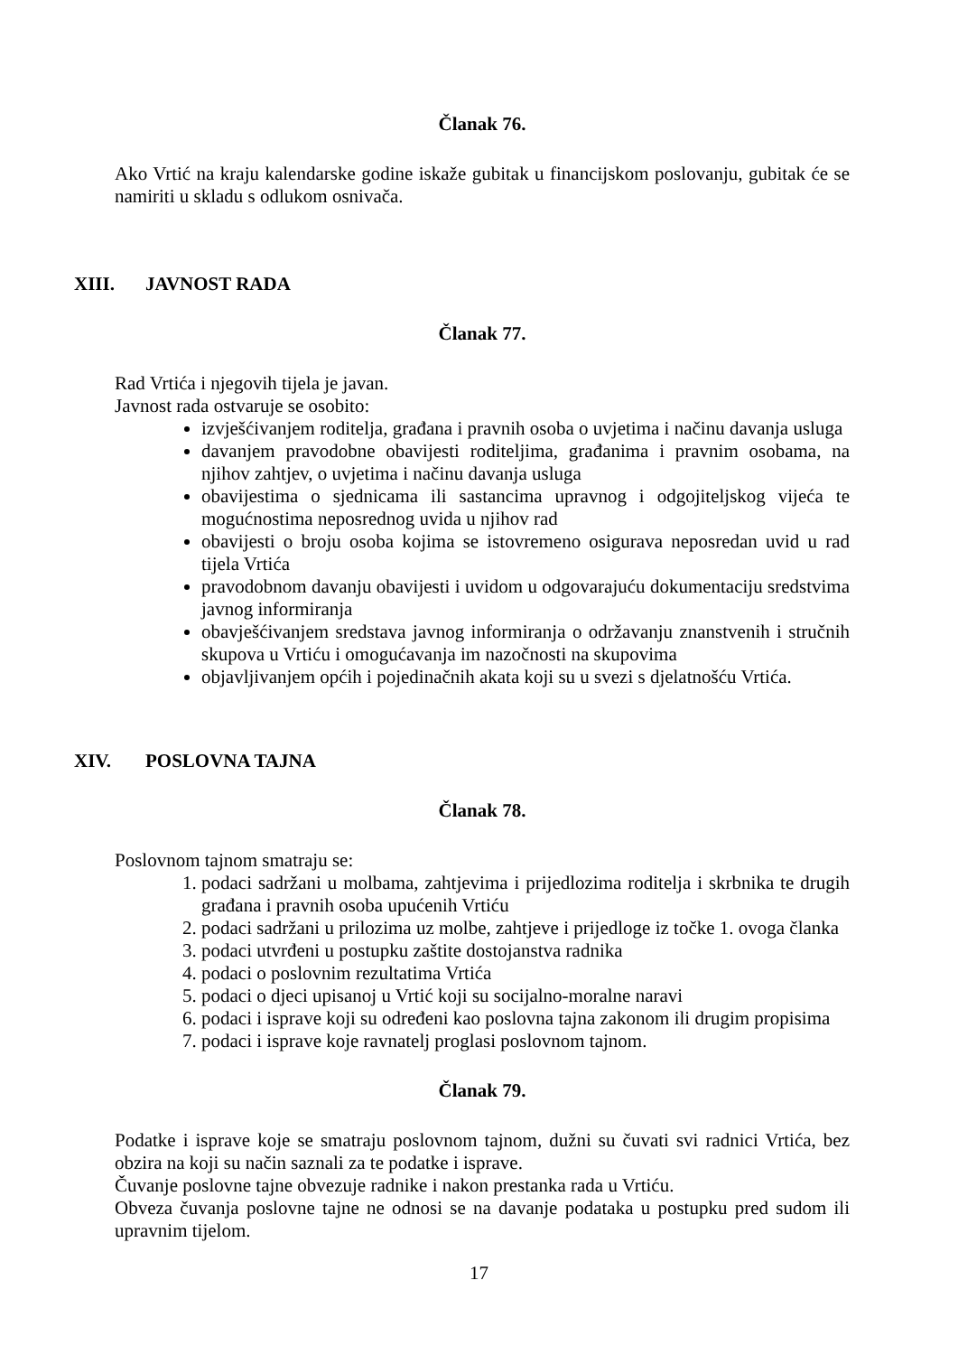Članak 76.
Ako Vrtić na kraju kalendarske godine iskaže gubitak u financijskom poslovanju, gubitak će se namiriti u skladu s odlukom osnivača.
XIII. JAVNOST RADA
Članak 77.
Rad Vrtića i njegovih tijela je javan.
Javnost rada ostvaruje se osobito:
izvješćivanjem roditelja, građana i pravnih osoba o uvjetima i načinu davanja usluga
davanjem pravodobne obavijesti roditeljima, građanima i pravnim osobama, na njihov zahtjev, o uvjetima i načinu davanja usluga
obavijestima o sjednicama ili sastancima upravnog i odgojiteljskog vijeća te mogućnostima neposrednog uvida u njihov rad
obavijesti o broju osoba kojima se istovremeno osigurava neposredan uvid u rad tijela Vrtića
pravodobnom davanju obavijesti i uvidom u odgovarajuću dokumentaciju sredstvima javnog informiranja
obavješćivanjem sredstava javnog informiranja o održavanju znanstvenih i stručnih skupova u Vrtiću i omogućavanja im nazočnosti na skupovima
objavljivanjem općih i pojedinačnih akata koji su u svezi s djelatnošću Vrtića.
XIV. POSLOVNA TAJNA
Članak 78.
Poslovnom tajnom smatraju se:
1. podaci sadržani u molbama, zahtjevima i prijedlozima roditelja i skrbnika te drugih građana i pravnih osoba upućenih Vrtiću
2. podaci sadržani u prilozima uz molbe, zahtjeve i prijedloge iz točke 1. ovoga članka
3. podaci utvrđeni u postupku zaštite dostojanstva radnika
4. podaci o poslovnim rezultatima Vrtića
5. podaci o djeci upisanoj u Vrtić koji su socijalno-moralne naravi
6. podaci i isprave koji su određeni kao poslovna tajna zakonom ili drugim propisima
7. podaci i isprave koje ravnatelj proglasi poslovnom tajnom.
Članak 79.
Podatke i isprave koje se smatraju poslovnom tajnom, dužni su čuvati svi radnici Vrtića, bez obzira na koji su način saznali za te podatke i isprave.
Čuvanje poslovne tajne obvezuje radnike i nakon prestanka rada u Vrtiću.
Obveza čuvanja poslovne tajne ne odnosi se na davanje podataka u postupku pred sudom ili upravnim tijelom.
17